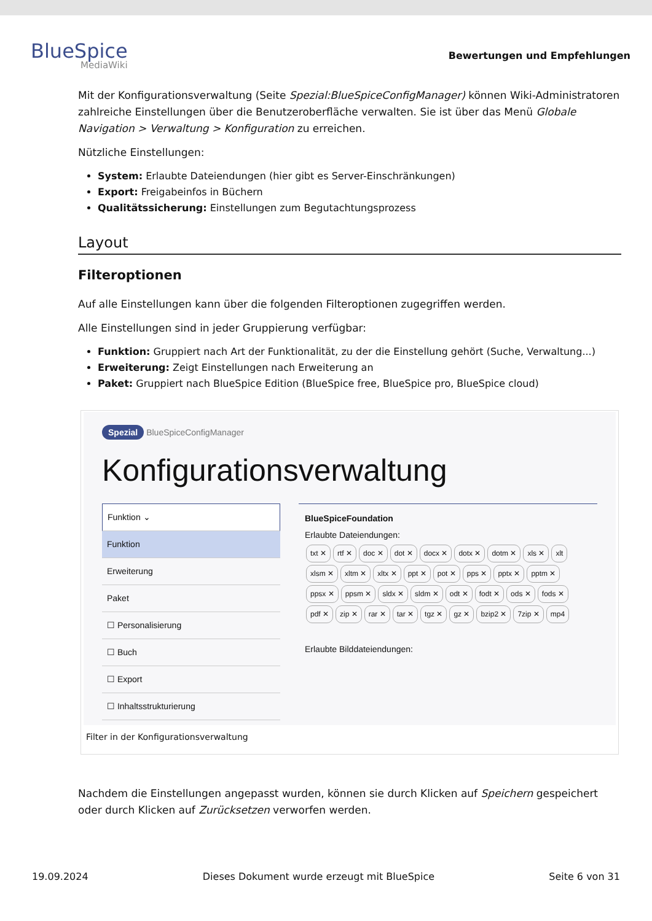BlueSpice
MediaWiki
Bewertungen und Empfehlungen
Mit der Konfigurationsverwaltung (Seite Spezial:BlueSpiceConfigManager) können Wiki-Administratoren zahlreiche Einstellungen über die Benutzeroberfläche verwalten. Sie ist über das Menü Globale Navigation > Verwaltung > Konfiguration zu erreichen.
Nützliche Einstellungen:
System: Erlaubte Dateiendungen (hier gibt es Server-Einschränkungen)
Export: Freigabeinfos in Büchern
Qualitätssicherung: Einstellungen zum Begutachtungsprozess
Layout
Filteroptionen
Auf alle Einstellungen kann über die folgenden Filteroptionen zugegriffen werden.
Alle Einstellungen sind in jeder Gruppierung verfügbar:
Funktion: Gruppiert nach Art der Funktionalität, zu der die Einstellung gehört (Suche, Verwaltung...)
Erweiterung: Zeigt Einstellungen nach Erweiterung an
Paket: Gruppiert nach BlueSpice Edition (BlueSpice free, BlueSpice pro, BlueSpice cloud)
Spezial BlueSpiceConfigManager
Konfigurationsverwaltung
Funktion ⌄
Funktion
Erweiterung
Paket
☐ Personalisierung
☐ Buch
☐ Export
☐ Inhaltsstrukturierung
BlueSpiceFoundation
Erlaubte Dateiendungen:
txt ✕ rtf ✕ doc ✕ dot ✕ docx ✕ dotx ✕ dotm ✕ xls ✕ xlt xlsm ✕ xltm ✕ xltx ✕ ppt ✕ pot ✕ pps ✕ pptx ✕ pptm ✕ ppsx ✕ ppsm ✕ sldx ✕ sldm ✕ odt ✕ fodt ✕ ods ✕ fods ✕ pdf ✕ zip ✕ rar ✕ tar ✕ tgz ✕ gz ✕ bzip2 ✕ 7zip ✕ mp4
Erlaubte Bilddateiendungen:
Filter in der Konfigurationsverwaltung
Nachdem die Einstellungen angepasst wurden, können sie durch Klicken auf Speichern gespeichert oder durch Klicken auf Zurücksetzen verworfen werden.
19.09.2024 Dieses Dokument wurde erzeugt mit BlueSpice Seite 6 von 31